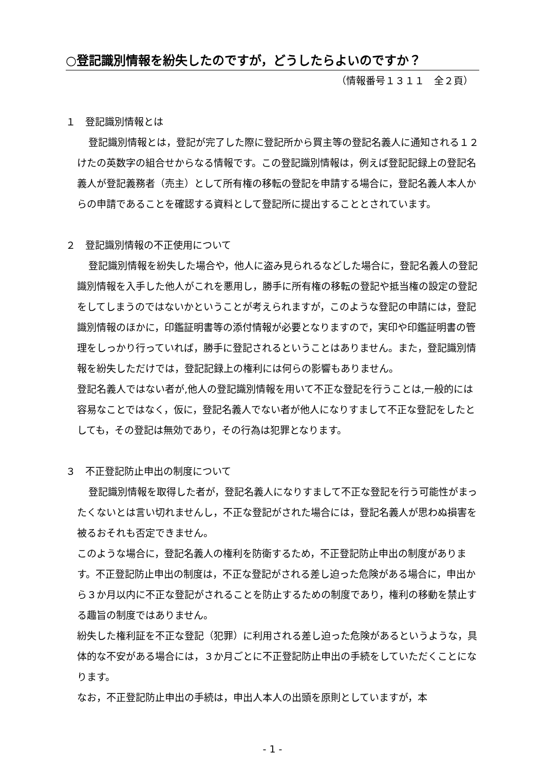○登記識別情報を紛失したのですが，どうしたらよいのですか？
（情報番号１３１１　全２頁）
１　登記識別情報とは
登記識別情報とは，登記が完了した際に登記所から買主等の登記名義人に通知される１２けたの英数字の組合せからなる情報です。この登記識別情報は，例えば登記記録上の登記名義人が登記義務者（売主）として所有権の移転の登記を申請する場合に，登記名義人本人からの申請であることを確認する資料として登記所に提出することとされています。
２　登記識別情報の不正使用について
登記識別情報を紛失した場合や，他人に盗み見られるなどした場合に，登記名義人の登記識別情報を入手した他人がこれを悪用し，勝手に所有権の移転の登記や抵当権の設定の登記をしてしまうのではないかということが考えられますが，このような登記の申請には，登記識別情報のほかに，印鑑証明書等の添付情報が必要となりますので，実印や印鑑証明書の管理をしっかり行っていれば，勝手に登記されるということはありません。また，登記識別情報を紛失しただけでは，登記記録上の権利には何らの影響もありません。
登記名義人ではない者が,他人の登記識別情報を用いて不正な登記を行うことは,一般的には容易なことではなく，仮に，登記名義人でない者が他人になりすまして不正な登記をしたとしても，その登記は無効であり，その行為は犯罪となります。
３　不正登記防止申出の制度について
登記識別情報を取得した者が，登記名義人になりすまして不正な登記を行う可能性がまったくないとは言い切れませんし，不正な登記がされた場合には，登記名義人が思わぬ損害を被るおそれも否定できません。
このような場合に，登記名義人の権利を防衛するため，不正登記防止申出の制度があります。不正登記防止申出の制度は，不正な登記がされる差し迫った危険がある場合に，申出から３か月以内に不正な登記がされることを防止するための制度であり，権利の移動を禁止する趣旨の制度ではありません。
紛失した権利証を不正な登記（犯罪）に利用される差し迫った危険があるというような，具体的な不安がある場合には，３か月ごとに不正登記防止申出の手続をしていただくことになります。
なお，不正登記防止申出の手続は，申出人本人の出頭を原則としていますが，本
- 1 -